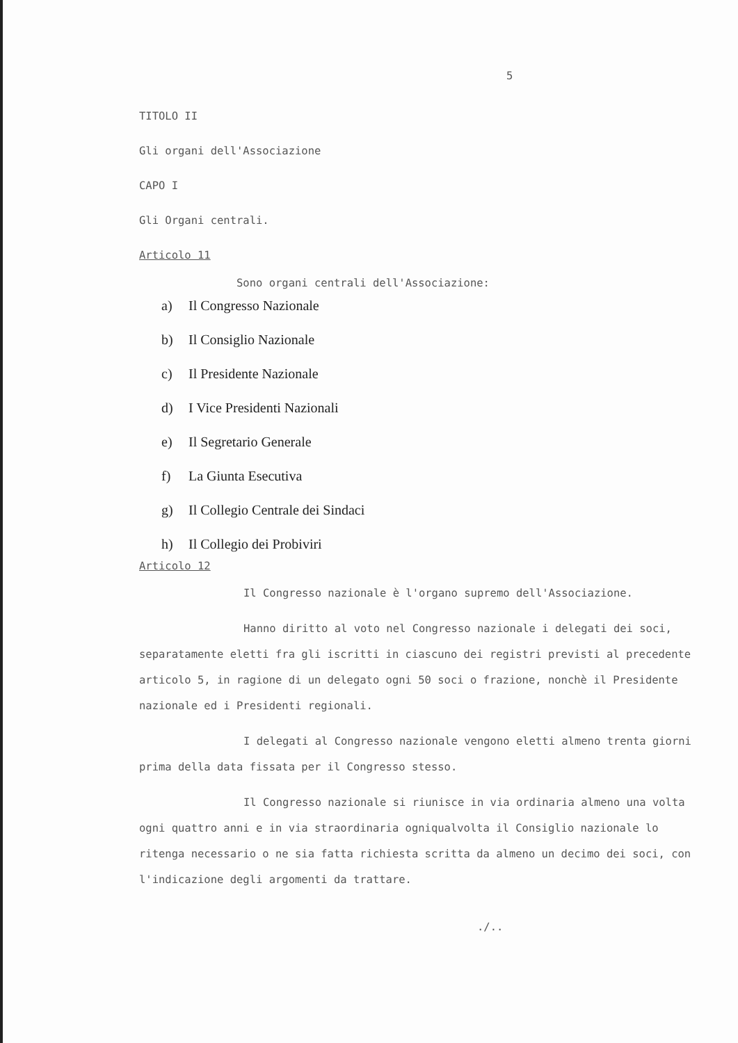5
TITOLO II
Gli organi dell'Associazione
CAPO I
Gli Organi centrali.
Articolo 11
Sono organi centrali dell'Associazione:
a) Il Congresso Nazionale
b) Il Consiglio Nazionale
c) Il Presidente Nazionale
d) I Vice Presidenti Nazionali
e) Il Segretario Generale
f) La Giunta Esecutiva
g) Il Collegio Centrale dei Sindaci
h) Il Collegio dei Probiviri
Articolo 12
Il Congresso nazionale è l'organo supremo dell'Associazione.
Hanno diritto al voto nel Congresso nazionale i delegati dei soci, separatamente eletti fra gli iscritti in ciascuno dei registri previsti al precedente articolo 5, in ragione di un delegato ogni 50 soci o frazione, nonchè il Presidente nazionale ed i Presidenti regionali.
I delegati al Congresso nazionale vengono eletti almeno trenta giorni prima della data fissata per il Congresso stesso.
Il Congresso nazionale si riunisce in via ordinaria almeno una volta ogni quattro anni e in via straordinaria ogniqualvolta il Consiglio nazionale lo ritenga necessario o ne sia fatta richiesta scritta da almeno un decimo dei soci, con l'indicazione degli argomenti da trattare.
./..